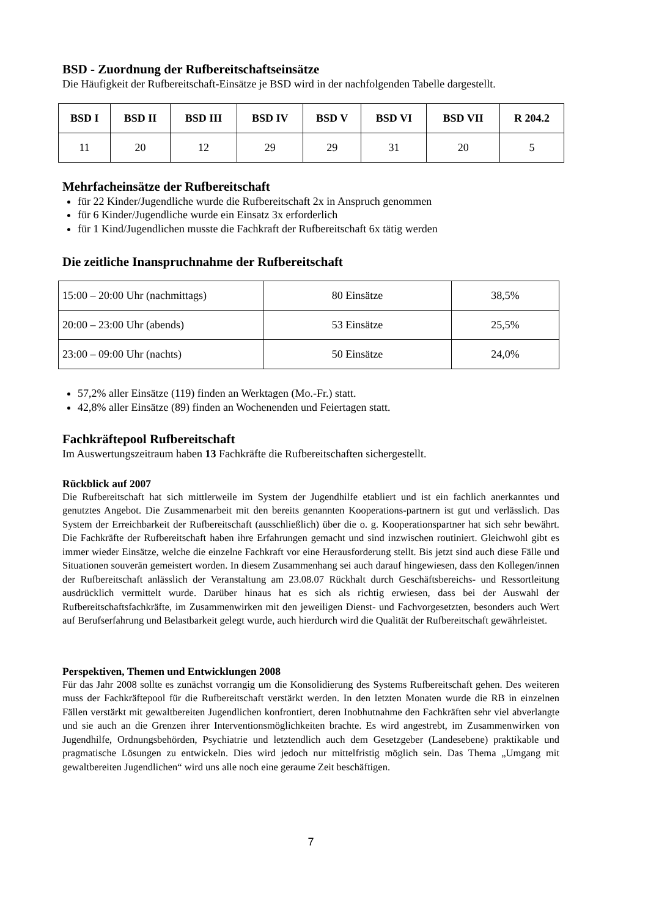BSD - Zuordnung der Rufbereitschaftseinsätze
Die Häufigkeit der Rufbereitschaft-Einsätze je BSD wird in der nachfolgenden Tabelle dargestellt.
| BSD I | BSD II | BSD III | BSD IV | BSD V | BSD VI | BSD VII | R 204.2 |
| --- | --- | --- | --- | --- | --- | --- | --- |
| 11 | 20 | 12 | 29 | 29 | 31 | 20 | 5 |
Mehrfacheinsätze der Rufbereitschaft
für 22 Kinder/Jugendliche wurde die Rufbereitschaft 2x in Anspruch genommen
für 6 Kinder/Jugendliche wurde ein Einsatz 3x erforderlich
für 1 Kind/Jugendlichen musste die Fachkraft der Rufbereitschaft 6x tätig werden
Die zeitliche Inanspruchnahme der Rufbereitschaft
| 15:00 – 20:00 Uhr (nachmittags) | 80 Einsätze | 38,5% |
| 20:00 – 23:00 Uhr (abends) | 53 Einsätze | 25,5% |
| 23:00 – 09:00 Uhr (nachts) | 50 Einsätze | 24,0% |
57,2% aller Einsätze (119) finden an Werktagen (Mo.-Fr.) statt.
42,8% aller Einsätze (89) finden an Wochenenden und Feiertagen statt.
Fachkräftepool Rufbereitschaft
Im Auswertungszeitraum haben 13 Fachkräfte die Rufbereitschaften sichergestellt.
Rückblick auf 2007
Die Rufbereitschaft hat sich mittlerweile im System der Jugendhilfe etabliert und ist ein fachlich anerkanntes und genutztes Angebot. Die Zusammenarbeit mit den bereits genannten Kooperations-partnern ist gut und verlässlich. Das System der Erreichbarkeit der Rufbereitschaft (ausschließlich) über die o. g. Kooperationspartner hat sich sehr bewährt. Die Fachkräfte der Rufbereitschaft haben ihre Erfahrungen gemacht und sind inzwischen routiniert. Gleichwohl gibt es immer wieder Einsätze, welche die einzelne Fachkraft vor eine Herausforderung stellt. Bis jetzt sind auch diese Fälle und Situationen souverän gemeistert worden. In diesem Zusammenhang sei auch darauf hingewiesen, dass den Kollegen/innen der Rufbereitschaft anlässlich der Veranstaltung am 23.08.07 Rückhalt durch Geschäftsbereichs- und Ressortleitung ausdrücklich vermittelt wurde. Darüber hinaus hat es sich als richtig erwiesen, dass bei der Auswahl der Rufbereitschaftsfachkräfte, im Zusammenwirken mit den jeweiligen Dienst- und Fachvorgesetzten, besonders auch Wert auf Berufserfahrung und Belastbarkeit gelegt wurde, auch hierdurch wird die Qualität der Rufbereitschaft gewährleistet.
Perspektiven, Themen und Entwicklungen 2008
Für das Jahr 2008 sollte es zunächst vorrangig um die Konsolidierung des Systems Rufbereitschaft gehen. Des weiteren muss der Fachkräftepool für die Rufbereitschaft verstärkt werden. In den letzten Monaten wurde die RB in einzelnen Fällen verstärkt mit gewaltbereiten Jugendlichen konfrontiert, deren Inobhutnahme den Fachkräften sehr viel abverlangte und sie auch an die Grenzen ihrer Interventionsmöglichkeiten brachte. Es wird angestrebt, im Zusammenwirken von Jugendhilfe, Ordnungsbehörden, Psychiatrie und letztendlich auch dem Gesetzgeber (Landesebene) praktikable und pragmatische Lösungen zu entwickeln. Dies wird jedoch nur mittelfristig möglich sein. Das Thema „Umgang mit gewaltbereiten Jugendlichen“ wird uns alle noch eine geraume Zeit beschäftigen.
7